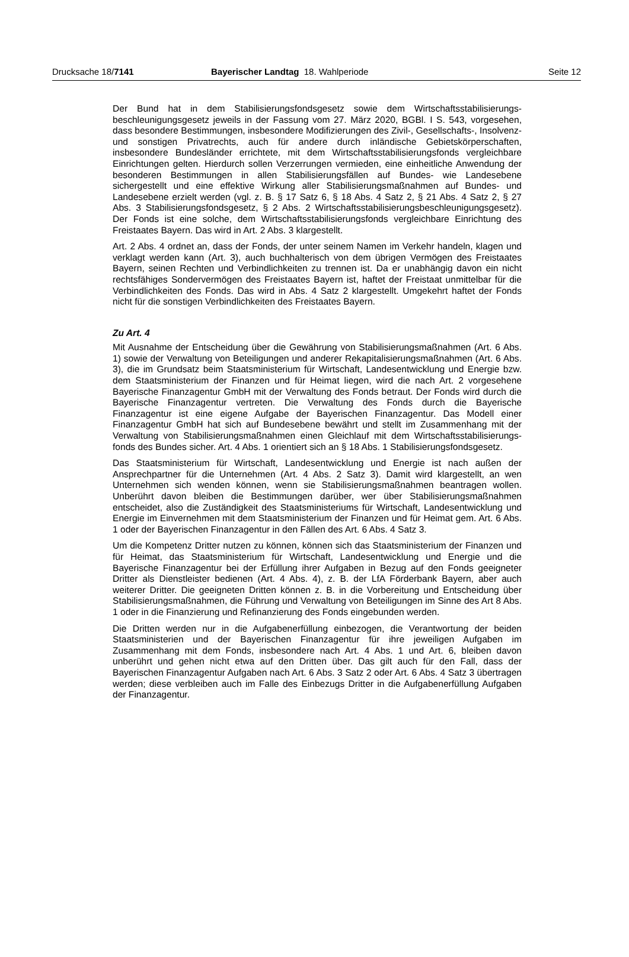Drucksache 18/7141 Bayerischer Landtag 18. Wahlperiode
Seite 12
Der Bund hat in dem Stabilisierungsfondsgesetz sowie dem Wirtschaftsstabilisierungs­beschleunigungsgesetz jeweils in der Fassung vom 27. März 2020, BGBl. I S. 543, vorgesehen, dass besondere Bestimmungen, insbesondere Modifizierungen des Zivil-, Gesellschafts-, Insolvenz- und sonstigen Privatrechts, auch für andere durch inländische Gebietskörperschaften, insbesondere Bundesländer errichtete, mit dem Wirtschaftsstabilisierungsfonds vergleichbare Einrichtungen gelten. Hierdurch sollen Verzerrungen vermieden, eine einheitliche Anwendung der besonderen Bestimmungen in allen Stabilisierungsfällen auf Bundes- wie Landesebene sichergestellt und eine effektive Wirkung aller Stabilisierungsmaßnahmen auf Bundes- und Landesebene erzielt werden (vgl. z. B. § 17 Satz 6, § 18 Abs. 4 Satz 2, § 21 Abs. 4 Satz 2, § 27 Abs. 3 Stabilisierungsfondsgesetz, § 2 Abs. 2 Wirtschaftsstabilisierungsbeschleunigungsgesetz). Der Fonds ist eine solche, dem Wirtschaftsstabilisierungsfonds vergleichbare Einrichtung des Freistaates Bayern. Das wird in Art. 2 Abs. 3 klargestellt.
Art. 2 Abs. 4 ordnet an, dass der Fonds, der unter seinem Namen im Verkehr handeln, klagen und verklagt werden kann (Art. 3), auch buchhalterisch von dem übrigen Vermögen des Freistaates Bayern, seinen Rechten und Verbindlichkeiten zu trennen ist. Da er unabhängig davon ein nicht rechtsfähiges Sondervermögen des Freistaates Bayern ist, haftet der Freistaat unmittelbar für die Verbindlichkeiten des Fonds. Das wird in Abs. 4 Satz 2 klargestellt. Umgekehrt haftet der Fonds nicht für die sonstigen Verbindlichkeiten des Freistaates Bayern.
Zu Art. 4
Mit Ausnahme der Entscheidung über die Gewährung von Stabilisierungsmaßnahmen (Art. 6 Abs. 1) sowie der Verwaltung von Beteiligungen und anderer Rekapitalisierungs­maßnahmen (Art. 6 Abs. 3), die im Grundsatz beim Staatsministerium für Wirtschaft, Landesentwicklung und Energie bzw. dem Staatsministerium der Finanzen und für Heimat liegen, wird die nach Art. 2 vorgesehene Bayerische Finanzagentur GmbH mit der Verwaltung des Fonds betraut. Der Fonds wird durch die Bayerische Finanzagentur vertreten. Die Verwaltung des Fonds durch die Bayerische Finanzagentur ist eine eigene Aufgabe der Bayerischen Finanzagentur. Das Modell einer Finanzagentur GmbH hat sich auf Bundesebene bewährt und stellt im Zusammenhang mit der Verwaltung von Stabilisierungsmaßnahmen einen Gleichlauf mit dem Wirtschaftsstabilisierungs­fonds des Bundes sicher. Art. 4 Abs. 1 orientiert sich an § 18 Abs. 1 Stabilisierungs­fondsgesetz.
Das Staatsministerium für Wirtschaft, Landesentwicklung und Energie ist nach außen der Ansprechpartner für die Unternehmen (Art. 4 Abs. 2 Satz 3). Damit wird klargestellt, an wen Unternehmen sich wenden können, wenn sie Stabilisierungsmaßnahmen beantragen wollen. Unberührt davon bleiben die Bestimmungen darüber, wer über Stabilisierungsmaßnahmen entscheidet, also die Zuständigkeit des Staatsministeriums für Wirtschaft, Landesentwicklung und Energie im Einvernehmen mit dem Staatsministerium der Finanzen und für Heimat gem. Art. 6 Abs. 1 oder der Bayerischen Finanzagentur in den Fällen des Art. 6 Abs. 4 Satz 3.
Um die Kompetenz Dritter nutzen zu können, können sich das Staatsministerium der Finanzen und für Heimat, das Staatsministerium für Wirtschaft, Landesentwicklung und Energie und die Bayerische Finanzagentur bei der Erfüllung ihrer Aufgaben in Bezug auf den Fonds geeigneter Dritter als Dienstleister bedienen (Art. 4 Abs. 4), z. B. der LfA Förderbank Bayern, aber auch weiterer Dritter. Die geeigneten Dritten können z. B. in die Vorbereitung und Entscheidung über Stabilisierungsmaßnahmen, die Führung und Verwaltung von Beteiligungen im Sinne des Art 8 Abs. 1 oder in die Finanzierung und Refinanzierung des Fonds eingebunden werden.
Die Dritten werden nur in die Aufgabenerfüllung einbezogen, die Verantwortung der beiden Staatsministerien und der Bayerischen Finanzagentur für ihre jeweiligen Aufgaben im Zusammenhang mit dem Fonds, insbesondere nach Art. 4 Abs. 1 und Art. 6, bleiben davon unberührt und gehen nicht etwa auf den Dritten über. Das gilt auch für den Fall, dass der Bayerischen Finanzagentur Aufgaben nach Art. 6 Abs. 3 Satz 2 oder Art. 6 Abs. 4 Satz 3 übertragen werden; diese verbleiben auch im Falle des Einbezugs Dritter in die Aufgabenerfüllung Aufgaben der Finanzagentur.